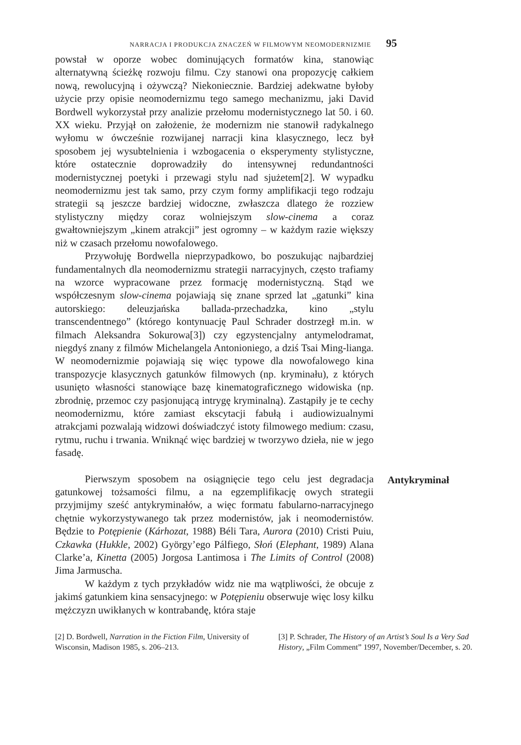NARRACJA I PRODUKCJA ZNACZEŃ W FILMOWYM NEOMODERNIZMIE 95
powstał w oporze wobec dominujących formatów kina, stanowiąc alternatywną ścieżkę rozwoju filmu. Czy stanowi ona propozycję całkiem nową, rewolucyjną i ożywczą? Niekoniecznie. Bardziej adekwatne byłoby użycie przy opisie neomodernizmu tego samego mechanizmu, jaki David Bordwell wykorzystał przy analizie przełomu modernistycznego lat 50. i 60. XX wieku. Przyjął on założenie, że modernizm nie stanowił radykalnego wyłomu w ówcześnie rozwijanej narracji kina klasycznego, lecz był sposobem jej wysubtelnienia i wzbogacenia o eksperymenty stylistyczne, które ostatecznie doprowadziły do intensywnej redundantności modernistycznej poetyki i przewagi stylu nad sjużetem[2]. W wypadku neomodernizmu jest tak samo, przy czym formy amplifikacji tego rodzaju strategii są jeszcze bardziej widoczne, zwłaszcza dlatego że rozziew stylistyczny między coraz wolniejszym slow-cinema a coraz gwałtowniejszym „kinem atrakcji” jest ogromny – w każdym razie większy niż w czasach przełomu nowofalowego.
Przywołuję Bordwella nieprzypadkowo, bo poszukując najbardziej fundamentalnych dla neomodernizmu strategii narracyjnych, często trafiamy na wzorce wypracowane przez formację modernistyczną. Stąd we współczesnym slow-cinema pojawiają się znane sprzed lat „gatunki” kina autorskiego: deleuzjańska ballada-przechadzka, kino „stylu transcendentnego” (którego kontynuację Paul Schrader dostrzegł m.in. w filmach Aleksandra Sokurowa[3]) czy egzystencjalny antymelodramat, niegdyś znany z filmów Michelangela Antonioniego, a dziś Tsai Ming-lianga. W neomodernizmie pojawiają się więc typowe dla nowofalowego kina transpozycje klasycznych gatunków filmowych (np. kryminału), z których usunięto własności stanowiące bazę kinematograficznego widowiska (np. zbrodnię, przemoc czy pasjonującą intrygę kryminalną). Zastąpiły je te cechy neomodernizmu, które zamiast ekscytacji fabułą i audiowizualnymi atrakcjami pozwalają widzowi doświadczyć istoty filmowego medium: czasu, rytmu, ruchu i trwania. Wniknąć więc bardziej w tworzywo dzieła, nie w jego fasadę.
Pierwszym sposobem na osiągnięcie tego celu jest degradacja gatunkowej tożsamości filmu, a na egzemplifikację owych strategii przyjmijmy sześć antykryminałów, a więc formatu fabularno-narracyjnego chętnie wykorzystywanego tak przez modernistów, jak i neomodernistów. Będzie to Potępienie (Kárhozat, 1988) Béli Tara, Aurora (2010) Cristi Puiu, Czkawka (Hukkle, 2002) György’ego Pálfiego, Słoń (Elephant, 1989) Alana Clarke’a, Kinetta (2005) Jorgosa Lantimosa i The Limits of Control (2008) Jima Jarmuscha.
W każdym z tych przykładów widz nie ma wątpliwości, że obcuje z jakimś gatunkiem kina sensacyjnego: w Potępieniu obserwuje więc losy kilku mężczyzn uwikłanych w kontrabandę, która staje
Antykryminał
[2] D. Bordwell, Narration in the Fiction Film, University of Wisconsin, Madison 1985, s. 206–213.
[3] P. Schrader, The History of an Artist’s Soul Is a Very Sad History, „Film Comment” 1997, November/December, s. 20.